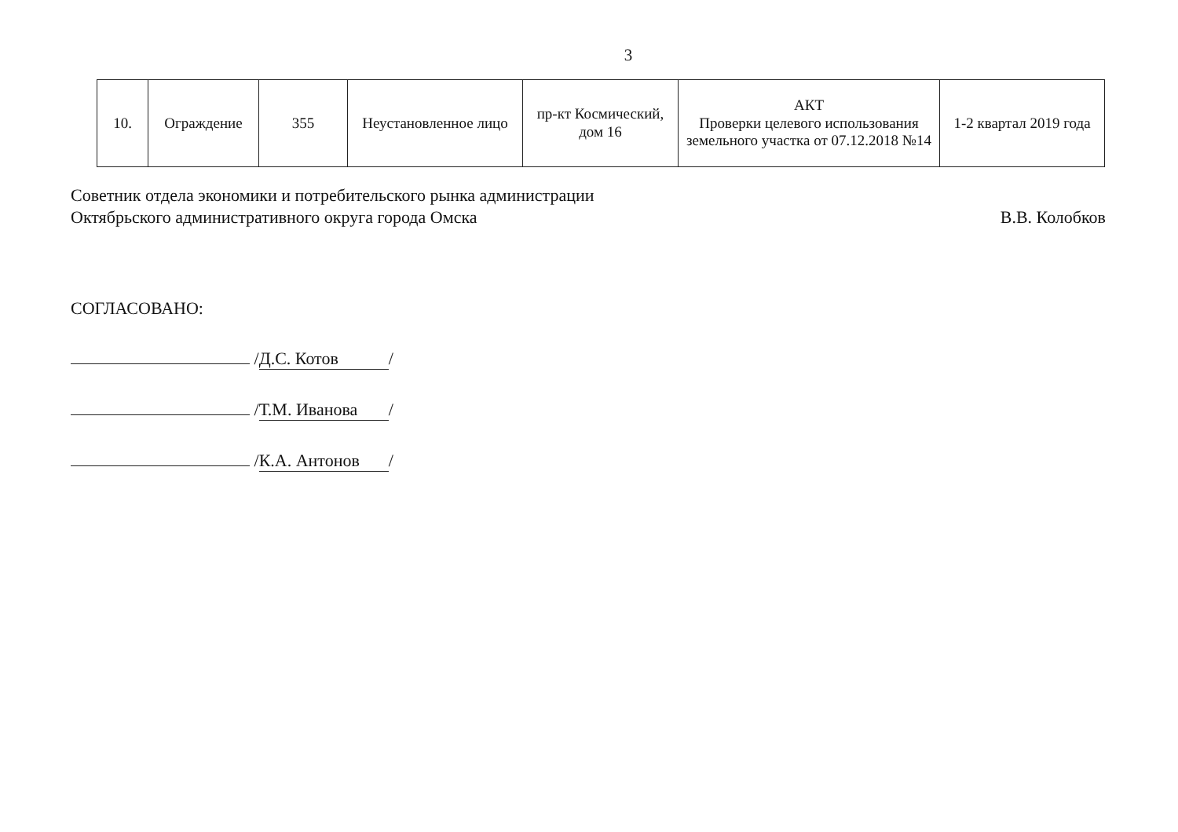3
| 10. | Ограждение | 355 | Неустановленное лицо | пр-кт Космический, дом 16 | АКТ Проверки целевого использования земельного участка от 07.12.2018 №14 | 1-2 квартал 2019 года |
Советник отдела экономики и потребительского рынка администрации
Октябрьского административного округа города Омска
В.В. Колобков
СОГЛАСОВАНО:
/ Д.С. Котов /
/ Т.М. Иванова /
/ К.А. Антонов /